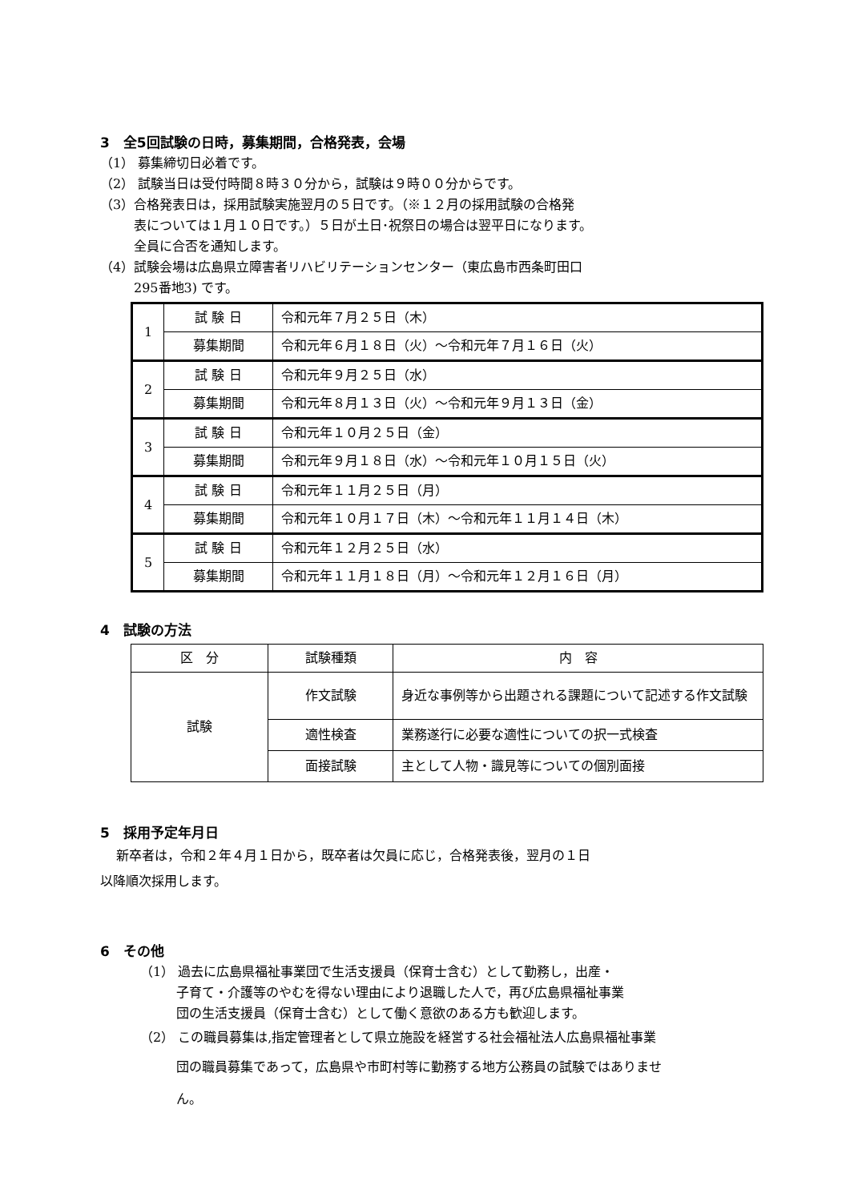3　全5回試験の日時，募集期間，合格発表，会場
（1） 募集締切日必着です。
（2） 試験当日は受付時間８時３０分から，試験は９時００分からです。
（3）合格発表日は，採用試験実施翌月の５日です。（※１２月の採用試験の合格発
表については１月１０日です。）５日が土日･祝祭日の場合は翌平日になります。
全員に合否を通知します。
（4）試験会場は広島県立障害者リハビリテーションセンター（東広島市西条町田口
295番地3) です。
| 1 | 試 験 日 | 令和元年７月２５日（木） |
| | 募集期間 | 令和元年６月１８日（火）～令和元年７月１６日（火） |
| 2 | 試 験 日 | 令和元年９月２５日（水） |
| | 募集期間 | 令和元年８月１３日（火）～令和元年９月１３日（金） |
| 3 | 試 験 日 | 令和元年１０月２５日（金） |
| | 募集期間 | 令和元年９月１８日（水）～令和元年１０月１５日（火） |
| 4 | 試 験 日 | 令和元年１１月２５日（月） |
| | 募集期間 | 令和元年１０月１７日（木）～令和元年１１月１４日（木） |
| 5 | 試 験 日 | 令和元年１２月２５日（水） |
| | 募集期間 | 令和元年１１月１８日（月）～令和元年１２月１６日（月） |
4　試験の方法
| 区 分 | 試験種類 | 内 容 |
| --- | --- | --- |
| 試験 | 作文試験 | 身近な事例等から出題される課題について記述する作文試験 |
| | 適性検査 | 業務遂行に必要な適性についての択一式検査 |
| | 面接試験 | 主として人物・識見等についての個別面接 |
5　採用予定年月日
新卒者は，令和２年４月１日から，既卒者は欠員に応じ，合格発表後，翌月の１日
以降順次採用します。
6　その他
（1） 過去に広島県福祉事業団で生活支援員（保育士含む）として勤務し，出産・
子育て・介護等のやむを得ない理由により退職した人で，再び広島県福祉事業
団の生活支援員（保育士含む）として働く意欲のある方も歓迎します。
（2） この職員募集は,指定管理者として県立施設を経営する社会福祉法人広島県福祉事業
団の職員募集であって，広島県や市町村等に勤務する地方公務員の試験ではありませ
ん。